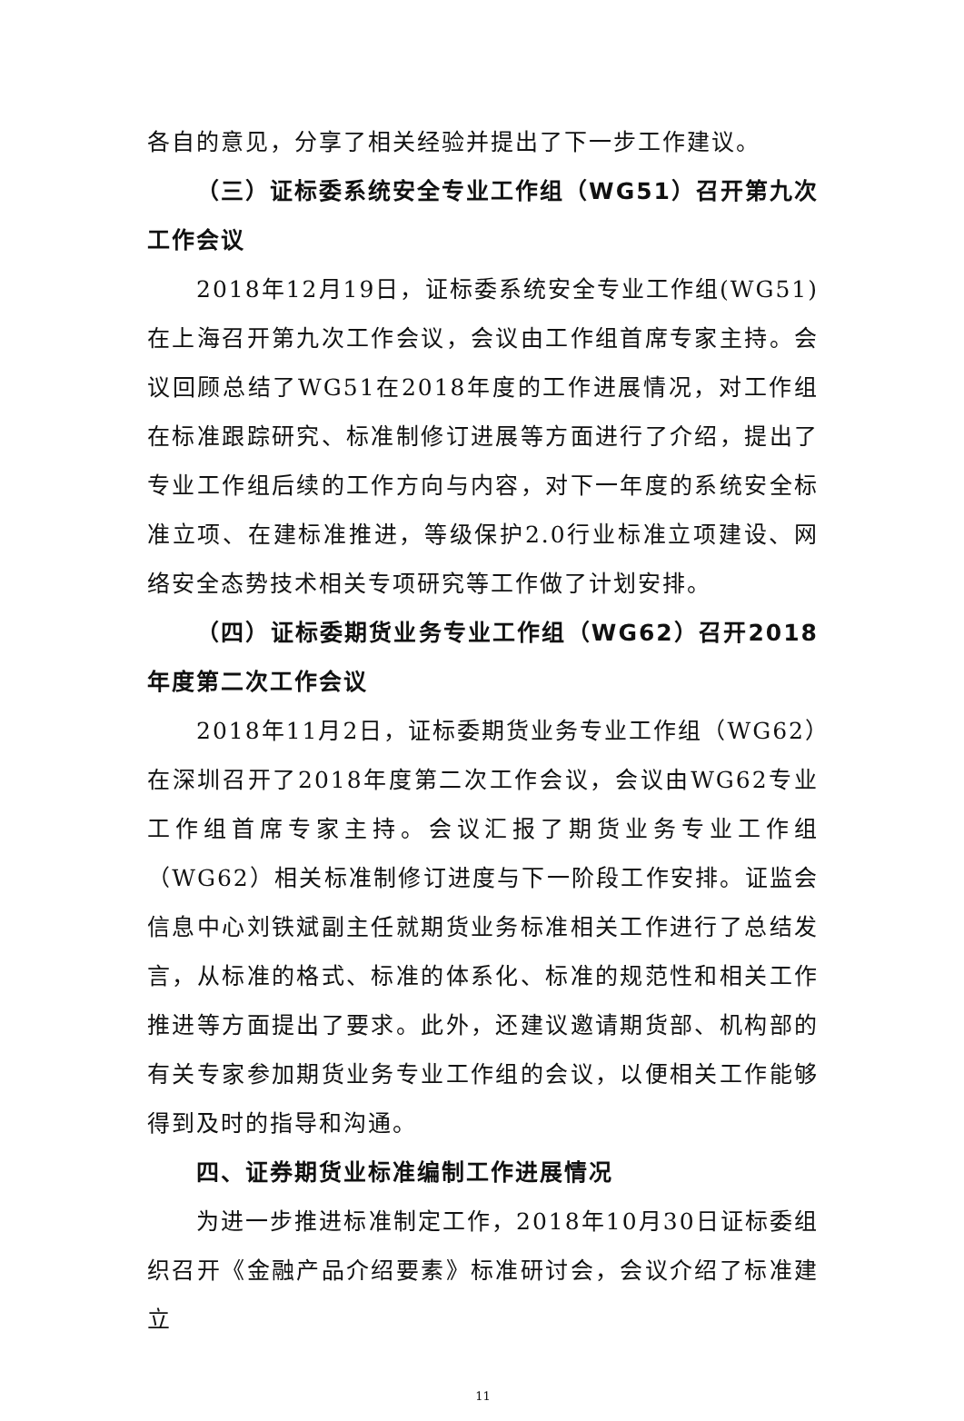各自的意见，分享了相关经验并提出了下一步工作建议。
（三）证标委系统安全专业工作组（WG51）召开第九次工作会议
2018年12月19日，证标委系统安全专业工作组(WG51)在上海召开第九次工作会议，会议由工作组首席专家主持。会议回顾总结了WG51在2018年度的工作进展情况，对工作组在标准跟踪研究、标准制修订进展等方面进行了介绍，提出了专业工作组后续的工作方向与内容，对下一年度的系统安全标准立项、在建标准推进，等级保护2.0行业标准立项建设、网络安全态势技术相关专项研究等工作做了计划安排。
（四）证标委期货业务专业工作组（WG62）召开2018年度第二次工作会议
2018年11月2日，证标委期货业务专业工作组（WG62）在深圳召开了2018年度第二次工作会议，会议由WG62专业工作组首席专家主持。会议汇报了期货业务专业工作组（WG62）相关标准制修订进度与下一阶段工作安排。证监会信息中心刘铁斌副主任就期货业务标准相关工作进行了总结发言，从标准的格式、标准的体系化、标准的规范性和相关工作推进等方面提出了要求。此外，还建议邀请期货部、机构部的有关专家参加期货业务专业工作组的会议，以便相关工作能够得到及时的指导和沟通。
四、证券期货业标准编制工作进展情况
为进一步推进标准制定工作，2018年10月30日证标委组织召开《金融产品介绍要素》标准研讨会，会议介绍了标准建立
11